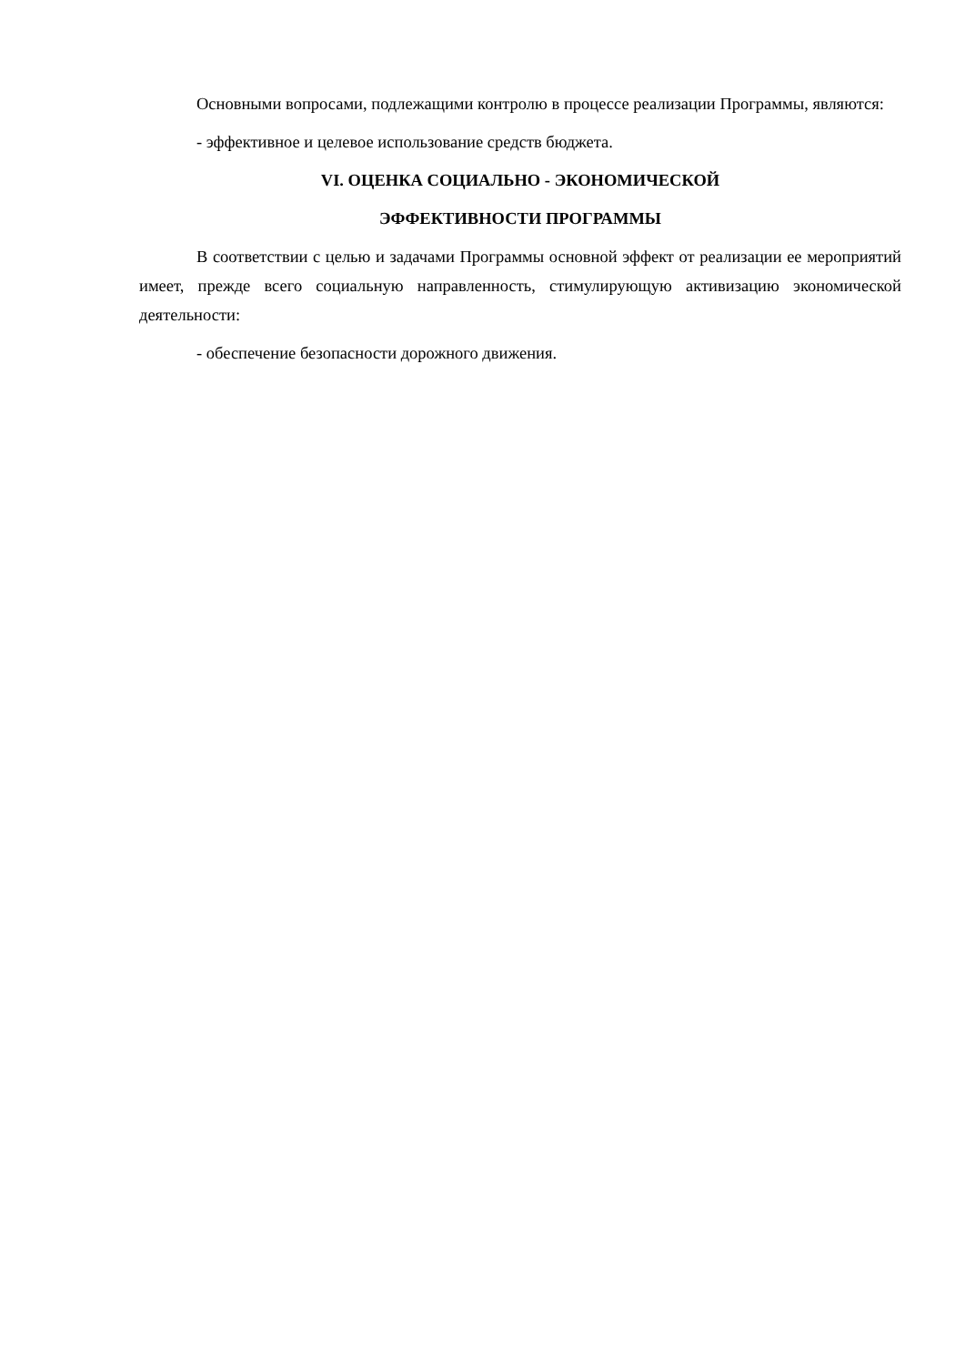Основными вопросами, подлежащими контролю в процессе реализации Программы, являются:
- эффективное и целевое использование средств бюджета.
VI. ОЦЕНКА СОЦИАЛЬНО - ЭКОНОМИЧЕСКОЙ
ЭФФЕКТИВНОСТИ ПРОГРАММЫ
В соответствии с целью и задачами Программы основной эффект от реализации ее мероприятий имеет, прежде всего социальную направленность, стимулирующую активизацию экономической деятельности:
- обеспечение безопасности дорожного движения.